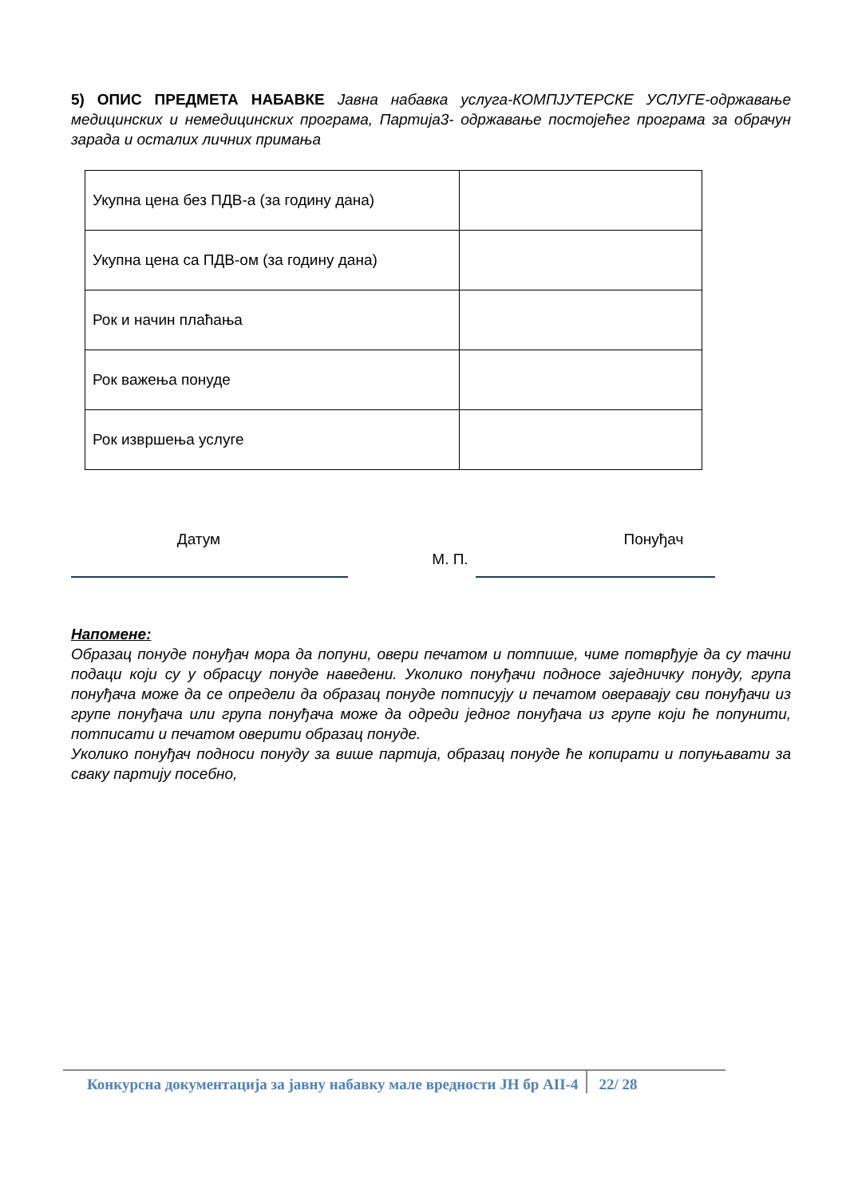5) ОПИС ПРЕДМЕТА НАБАВКЕ Јавна набавка услуга-КОМПЈУТЕРСКЕ УСЛУГЕ-одржавање медицинских и немедицинских програма, Партија3- одржавање постојећег програма за обрачун зарада и осталих личних примања
| Укупна цена без ПДВ-а (за годину дана) | |
| Укупна цена са ПДВ-ом (за годину дана) | |
| Рок и начин плаћања | |
| Рок важења понуде | |
| Рок извршења услуге | |
Датум
М. П.
Понуђач
Напомене:
Образац понуде понуђач мора да попуни, овери печатом и потпише, чиме потврђује да су тачни подаци који су у обрасцу понуде наведени. Уколико понуђачи подносе заједничку понуду, група понуђача може да се определи да образац понуде потписују и печатом оверавају сви понуђачи из групе понуђача или група понуђача може да одреди једног понуђача из групе који ће попунити, потписати и печатом оверити образац понуде.
Уколико понуђач подноси понуду за више партија, образац понуде ће копирати и попуњавати за сваку партију посебно,
Конкурсна документација за јавну набавку мале вредности ЈН бр АII-4
22/ 28